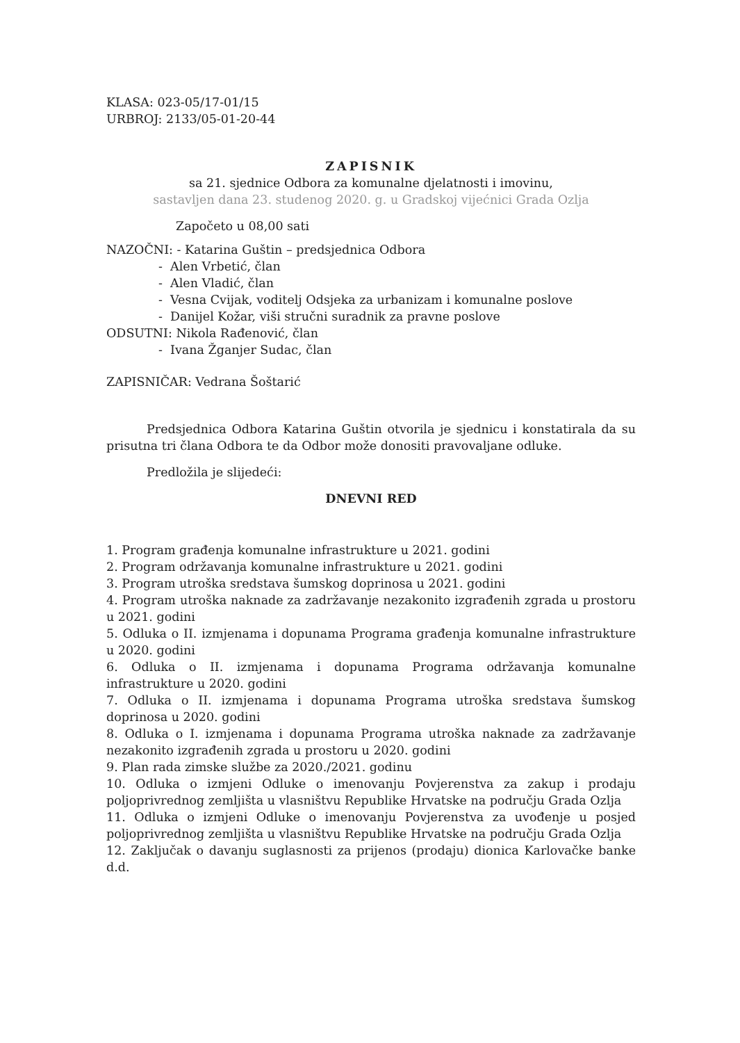KLASA: 023-05/17-01/15
URBROJ: 2133/05-01-20-44
ZAPISNIK
sa 21. sjednice Odbora za komunalne djelatnosti i imovinu,
sastavljen dana 23. studenog 2020. g. u Gradskoj vijećnici Grada Ozlja
Započeto u 08,00 sati
NAZOČNI: - Katarina Guštin – predsjednica Odbora
- Alen Vrbetić, član
- Alen Vladić, član
- Vesna Cvijak, voditelj Odsjeka za urbanizam i komunalne poslove
- Danijel Kožar, viši stručni suradnik za pravne poslove
ODSUTNI: Nikola Rađenović, član
- Ivana Žganjer Sudac, član
ZAPISNIČAR: Vedrana Šoštarić
Predsjednica Odbora Katarina Guštin otvorila je sjednicu i konstatirala da su prisutna tri člana Odbora te da Odbor može donositi pravovaljane odluke.
Predložila je slijedeći:
DNEVNI RED
1. Program građenja komunalne infrastrukture u 2021. godini
2. Program održavanja komunalne infrastrukture u 2021. godini
3. Program utroška sredstava šumskog doprinosa u 2021. godini
4. Program utroška naknade za zadržavanje nezakonito izgrađenih zgrada u prostoru u 2021. godini
5. Odluka o II. izmjenama i dopunama Programa građenja komunalne infrastrukture u 2020. godini
6. Odluka o II. izmjenama i dopunama Programa održavanja komunalne infrastrukture u 2020. godini
7. Odluka o II. izmjenama i dopunama Programa utroška sredstava šumskog doprinosa u 2020. godini
8. Odluka o I. izmjenama i dopunama Programa utroška naknade za zadržavanje nezakonito izgrađenih zgrada u prostoru u 2020. godini
9. Plan rada zimske službe za 2020./2021. godinu
10. Odluka o izmjeni Odluke o imenovanju Povjerenstva za zakup i prodaju poljoprivrednog zemljišta u vlasništvu Republike Hrvatske na području Grada Ozlja
11. Odluka o izmjeni Odluke o imenovanju Povjerenstva za uvođenje u posjed poljoprivrednog zemljišta u vlasništvu Republike Hrvatske na području Grada Ozlja
12. Zaključak o davanju suglasnosti za prijenos (prodaju) dionica Karlovačke banke d.d.